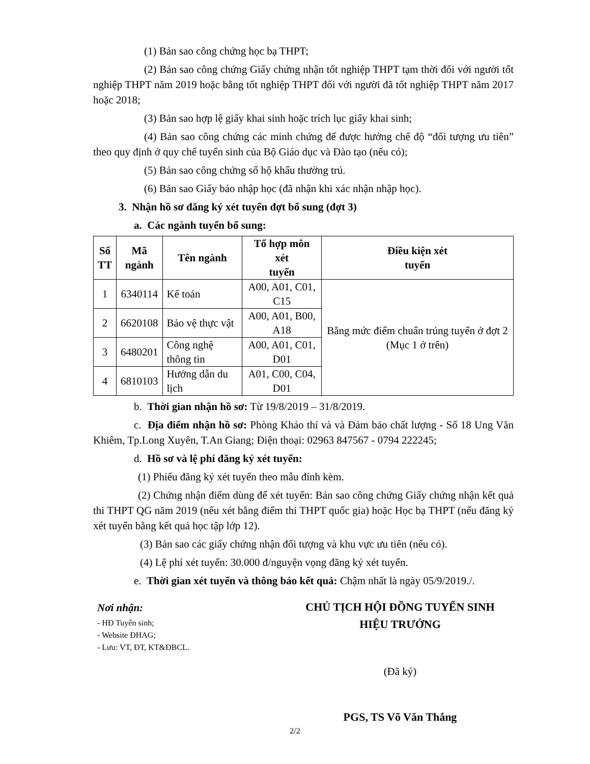(1) Bản sao công chứng học bạ THPT;
(2) Bản sao công chứng Giấy chứng nhận tốt nghiệp THPT tạm thời đối với người tốt nghiệp THPT năm 2019 hoặc bằng tốt nghiệp THPT đối với người đã tốt nghiệp THPT năm 2017 hoặc 2018;
(3) Bản sao hợp lệ giấy khai sinh hoặc trích lục giấy khai sinh;
(4) Bản sao công chứng các minh chứng để được hưởng chế độ “đối tượng ưu tiên” theo quy định ở quy chế tuyển sinh của Bộ Giáo dục và Đào tạo (nếu có);
(5) Bản sao công chứng sổ hộ khẩu thường trú.
(6) Bản sao Giấy báo nhập học (đã nhận khi xác nhận nhập học).
3. Nhận hồ sơ đăng ký xét tuyển đợt bổ sung (đợt 3)
a. Các ngành tuyển bổ sung:
| Số TT | Mã ngành | Tên ngành | Tổ hợp môn xét tuyển | Điều kiện xét tuyển |
| --- | --- | --- | --- | --- |
| 1 | 6340114 | Kế toán | A00, A01, C01, C15 | Bằng mức điểm chuẩn trúng tuyển ở đợt 2 (Mục 1 ở trên) |
| 2 | 6620108 | Bảo vệ thực vật | A00, A01, B00, A18 | |
| 3 | 6480201 | Công nghệ thông tin | A00, A01, C01, D01 | |
| 4 | 6810103 | Hướng dẫn du lịch | A01, C00, C04, D01 | |
b. Thời gian nhận hồ sơ: Từ 19/8/2019 – 31/8/2019.
c. Địa điểm nhận hồ sơ: Phòng Khảo thí và và Đảm bảo chất lượng - Số 18 Ung Văn Khiêm, Tp.Long Xuyên, T.An Giang; Điện thoại: 02963 847567 - 0794 222245;
d. Hồ sơ và lệ phí đăng ký xét tuyển:
(1) Phiếu đăng ký xét tuyển theo mẫu đính kèm.
(2) Chứng nhận điểm dùng để xét tuyển: Bản sao công chứng Giấy chứng nhận kết quả thi THPT QG năm 2019 (nếu xét bằng điểm thi THPT quốc gia) hoặc Học bạ THPT (nếu đăng ký xét tuyển bằng kết quả học tập lớp 12).
(3) Bản sao các giấy chứng nhận đối tượng và khu vực ưu tiên (nếu có).
(4) Lệ phí xét tuyển: 30.000 đ/nguyện vọng đăng ký xét tuyển.
e. Thời gian xét tuyển và thông báo kết quả: Chậm nhất là ngày 05/9/2019./.
Nơi nhận:
- HĐ Tuyển sinh;
- Website ĐHAG;
- Lưu: VT, ĐT, KT&ĐBCL.
CHỦ TỊCH HỘI ĐỒNG TUYỂN SINH
HIỆU TRƯỞNG
(Đã ký)
PGS, TS Võ Văn Thắng
2/2